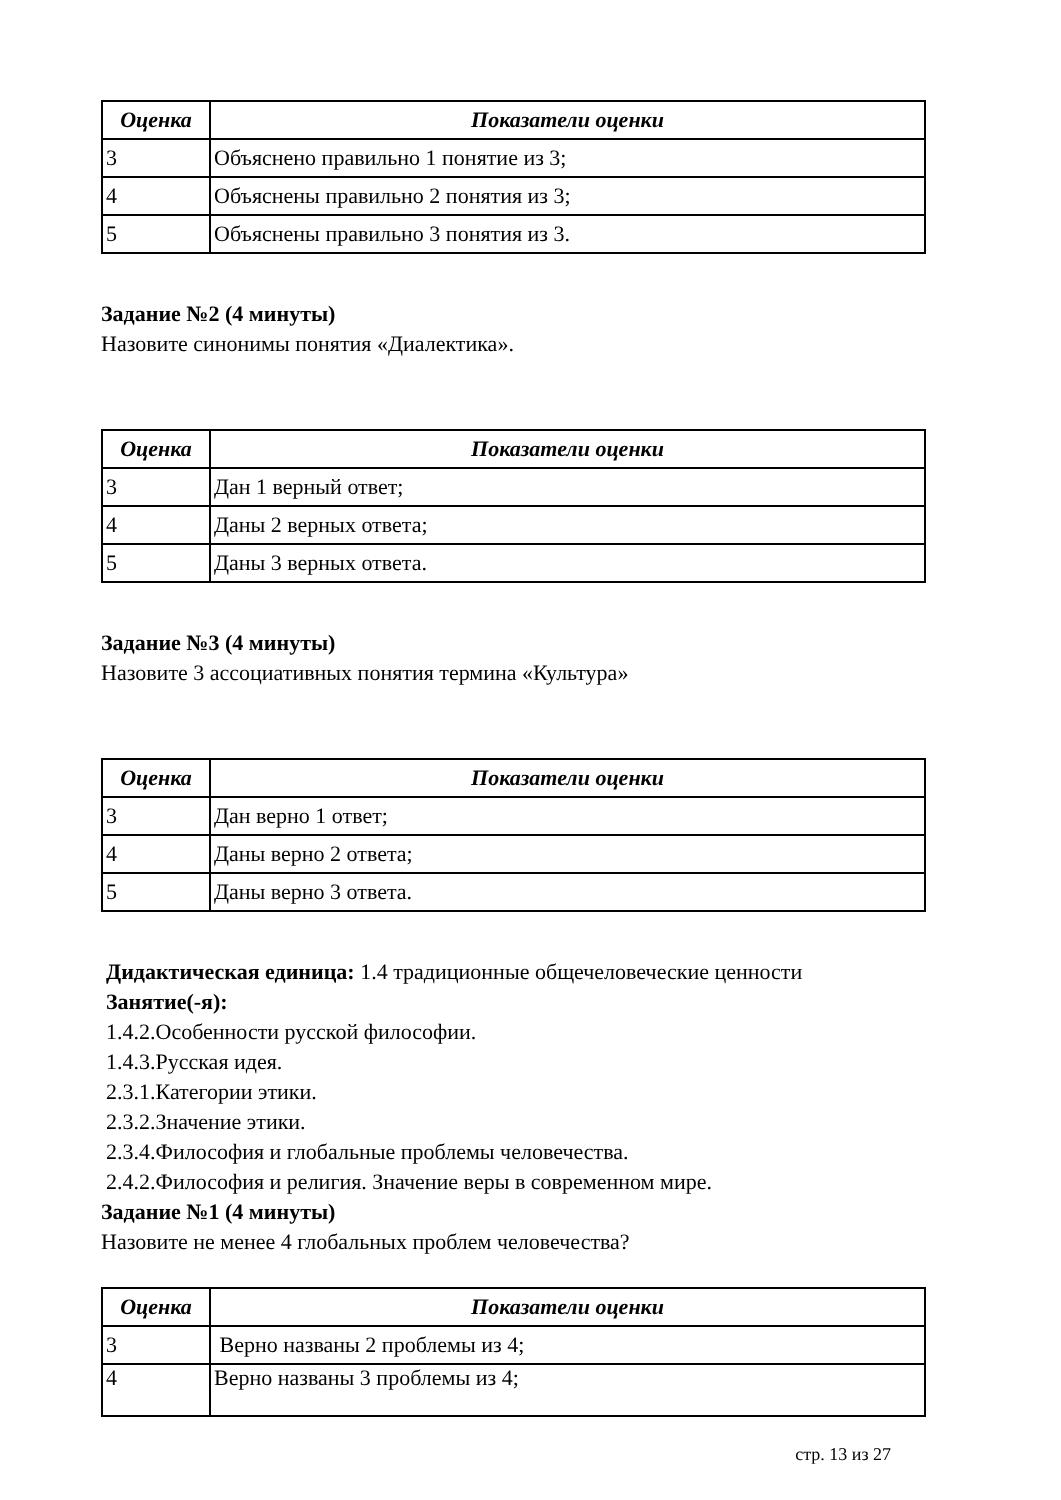| Оценка | Показатели оценки |
| --- | --- |
| 3 | Объяснено правильно 1 понятие из 3; |
| 4 | Объяснены правильно 2 понятия из 3; |
| 5 | Объяснены правильно 3 понятия из 3. |
Задание №2 (4 минуты)
Назовите синонимы понятия «Диалектика».
| Оценка | Показатели оценки |
| --- | --- |
| 3 | Дан 1 верный ответ; |
| 4 | Даны 2 верных ответа; |
| 5 | Даны 3 верных ответа. |
Задание №3 (4 минуты)
Назовите 3 ассоциативных понятия термина «Культура»
| Оценка | Показатели оценки |
| --- | --- |
| 3 | Дан верно 1 ответ; |
| 4 | Даны верно 2 ответа; |
| 5 | Даны верно 3 ответа. |
Дидактическая единица: 1.4 традиционные общечеловеческие ценности
Занятие(-я):
1.4.2.Особенности русской философии.
1.4.3.Русская идея.
2.3.1.Категории этики.
2.3.2.Значение этики.
2.3.4.Философия и глобальные проблемы человечества.
2.4.2.Философия и религия. Значение веры в современном мире.
Задание №1 (4 минуты)
Назовите не менее 4 глобальных проблем человечества?
| Оценка | Показатели оценки |
| --- | --- |
| 3 | Верно названы 2 проблемы из 4; |
| 4 | Верно названы 3 проблемы из 4; |
стр. 13 из 27